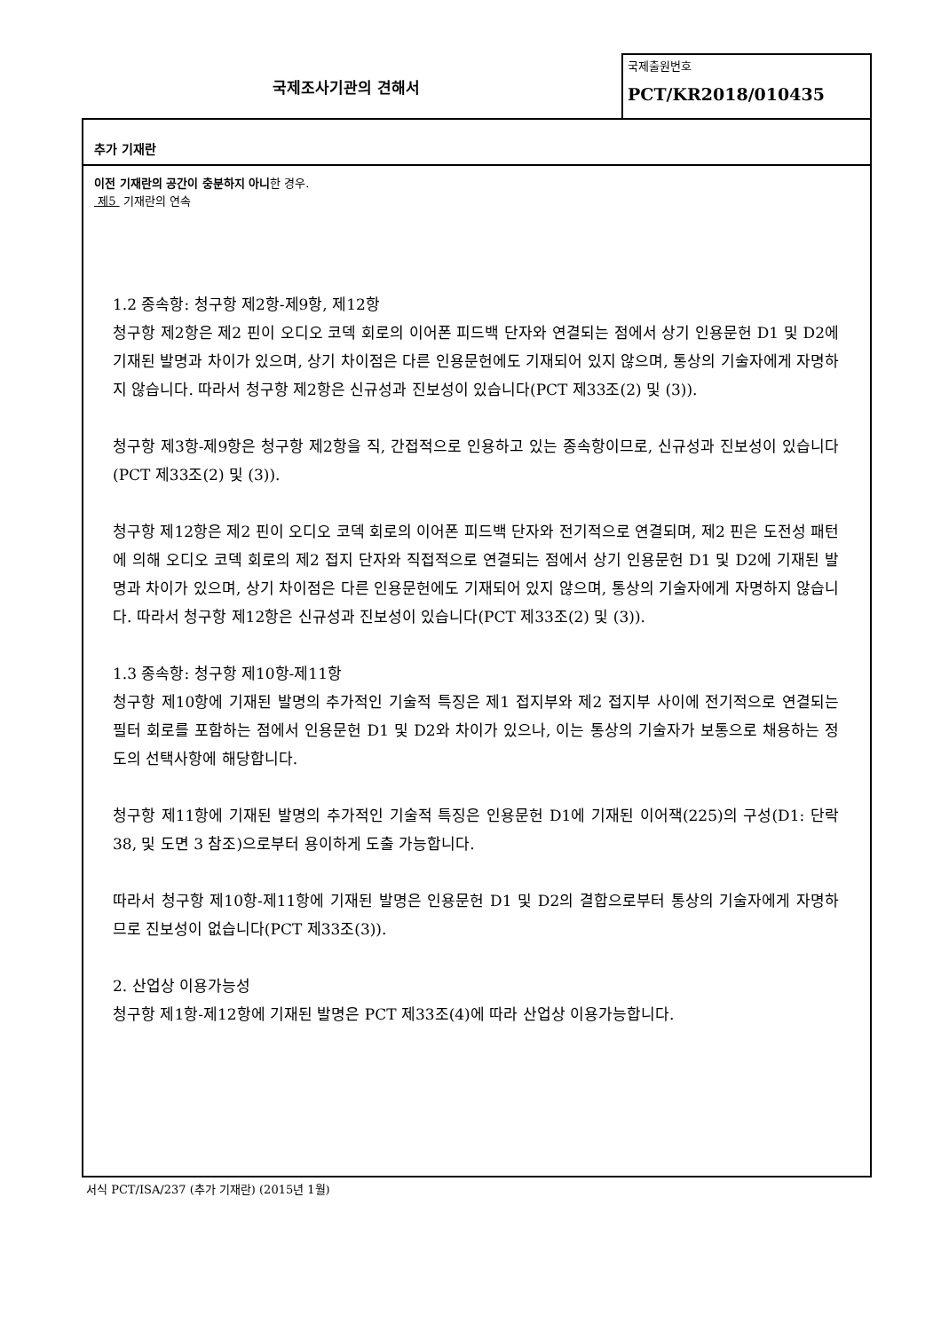국제조사기관의 견해서
국제출원번호
PCT/KR2018/010435
추가 기재란
이전 기재란의 공간이 충분하지 아니한 경우.
제5 기재란의 연속
1.2 종속항: 청구항 제2항-제9항, 제12항
청구항 제2항은 제2 핀이 오디오 코덱 회로의 이어폰 피드백 단자와 연결되는 점에서 상기 인용문헌 D1 및 D2에 기재된 발명과 차이가 있으며, 상기 차이점은 다른 인용문헌에도 기재되어 있지 않으며, 통상의 기술자에게 자명하지 않습니다. 따라서 청구항 제2항은 신규성과 진보성이 있습니다(PCT 제33조(2) 및 (3)).
청구항 제3항-제9항은 청구항 제2항을 직, 간접적으로 인용하고 있는 종속항이므로, 신규성과 진보성이 있습니다(PCT 제33조(2) 및 (3)).
청구항 제12항은 제2 핀이 오디오 코덱 회로의 이어폰 피드백 단자와 전기적으로 연결되며, 제2 핀은 도전성 패턴에 의해 오디오 코덱 회로의 제2 접지 단자와 직접적으로 연결되는 점에서 상기 인용문헌 D1 및 D2에 기재된 발명과 차이가 있으며, 상기 차이점은 다른 인용문헌에도 기재되어 있지 않으며, 통상의 기술자에게 자명하지 않습니다. 따라서 청구항 제12항은 신규성과 진보성이 있습니다(PCT 제33조(2) 및 (3)).
1.3 종속항: 청구항 제10항-제11항
청구항 제10항에 기재된 발명의 추가적인 기술적 특징은 제1 접지부와 제2 접지부 사이에 전기적으로 연결되는 필터 회로를 포함하는 점에서 인용문헌 D1 및 D2와 차이가 있으나, 이는 통상의 기술자가 보통으로 채용하는 정도의 선택사항에 해당합니다.
청구항 제11항에 기재된 발명의 추가적인 기술적 특징은 인용문헌 D1에 기재된 이어잭(225)의 구성(D1: 단락 38, 및 도면 3 참조)으로부터 용이하게 도출 가능합니다.
따라서 청구항 제10항-제11항에 기재된 발명은 인용문헌 D1 및 D2의 결합으로부터 통상의 기술자에게 자명하므로 진보성이 없습니다(PCT 제33조(3)).
2. 산업상 이용가능성
청구항 제1항-제12항에 기재된 발명은 PCT 제33조(4)에 따라 산업상 이용가능합니다.
서식 PCT/ISA/237 (추가 기재란) (2015년 1월)